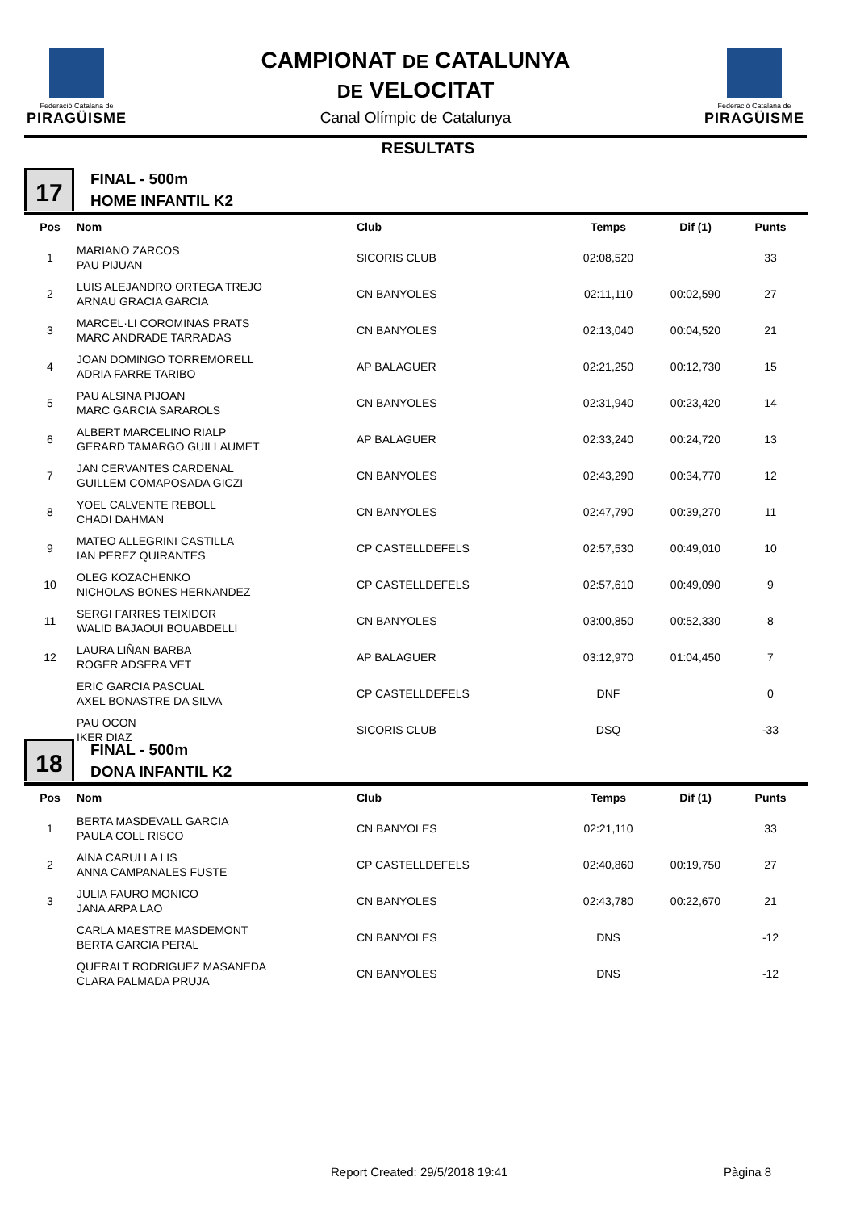Federació Catalana de
PIRAGÜISME
CAMPIONAT DE CATALUNYA
DE VELOCITAT
Canal Olímpic de Catalunya
Federació Catalana de
PIRAGÜISME
RESULTATS
17
FINAL - 500m
HOME INFANTIL K2
| Pos | Nom | Club | Temps | Dif (1) | Punts |
| --- | --- | --- | --- | --- | --- |
| 1 | MARIANO ZARCOS PAU PIJUAN | SICORIS CLUB | 02:08,520 | | 33 |
| 2 | LUIS ALEJANDRO ORTEGA TREJO ARNAU GRACIA GARCIA | CN BANYOLES | 02:11,110 | 00:02,590 | 27 |
| 3 | MARCEL·LI COROMINAS PRATS MARC ANDRADE TARRADAS | CN BANYOLES | 02:13,040 | 00:04,520 | 21 |
| 4 | JOAN DOMINGO TORREMORELL ADRIA FARRE TARIBO | AP BALAGUER | 02:21,250 | 00:12,730 | 15 |
| 5 | PAU ALSINA PIJOAN MARC GARCIA SARAROLS | CN BANYOLES | 02:31,940 | 00:23,420 | 14 |
| 6 | ALBERT MARCELINO RIALP GERARD TAMARGO GUILLAUMET | AP BALAGUER | 02:33,240 | 00:24,720 | 13 |
| 7 | JAN CERVANTES CARDENAL GUILLEM COMAPOSADA GICZI | CN BANYOLES | 02:43,290 | 00:34,770 | 12 |
| 8 | YOEL CALVENTE REBOLL CHADI DAHMAN | CN BANYOLES | 02:47,790 | 00:39,270 | 11 |
| 9 | MATEO ALLEGRINI CASTILLA IAN PEREZ QUIRANTES | CP CASTELLDEFELS | 02:57,530 | 00:49,010 | 10 |
| 10 | OLEG KOZACHENKO NICHOLAS BONES HERNANDEZ | CP CASTELLDEFELS | 02:57,610 | 00:49,090 | 9 |
| 11 | SERGI FARRES TEIXIDOR WALID BAJAOUI BOUABDELLI | CN BANYOLES | 03:00,850 | 00:52,330 | 8 |
| 12 | LAURA LIÑAN BARBA ROGER ADSERA VET | AP BALAGUER | 03:12,970 | 01:04,450 | 7 |
| | ERIC GARCIA PASCUAL AXEL BONASTRE DA SILVA | CP CASTELLDEFELS | DNF | | 0 |
| | PAU OCON IKER DIAZ | SICORIS CLUB | DSQ | | -33 |
18
FINAL - 500m
DONA INFANTIL K2
| Pos | Nom | Club | Temps | Dif (1) | Punts |
| --- | --- | --- | --- | --- | --- |
| 1 | BERTA MASDEVALL GARCIA PAULA COLL RISCO | CN BANYOLES | 02:21,110 | | 33 |
| 2 | AINA CARULLA LIS ANNA CAMPANALES FUSTE | CP CASTELLDEFELS | 02:40,860 | 00:19,750 | 27 |
| 3 | JULIA FAURO MONICO JANA ARPA LAO | CN BANYOLES | 02:43,780 | 00:22,670 | 21 |
| | CARLA MAESTRE MASDEMONT BERTA GARCIA PERAL | CN BANYOLES | DNS | | -12 |
| | QUERALT RODRIGUEZ MASANEDA CLARA PALMADA PRUJA | CN BANYOLES | DNS | | -12 |
Report Created: 29/5/2018 19:41
Pàgina 8